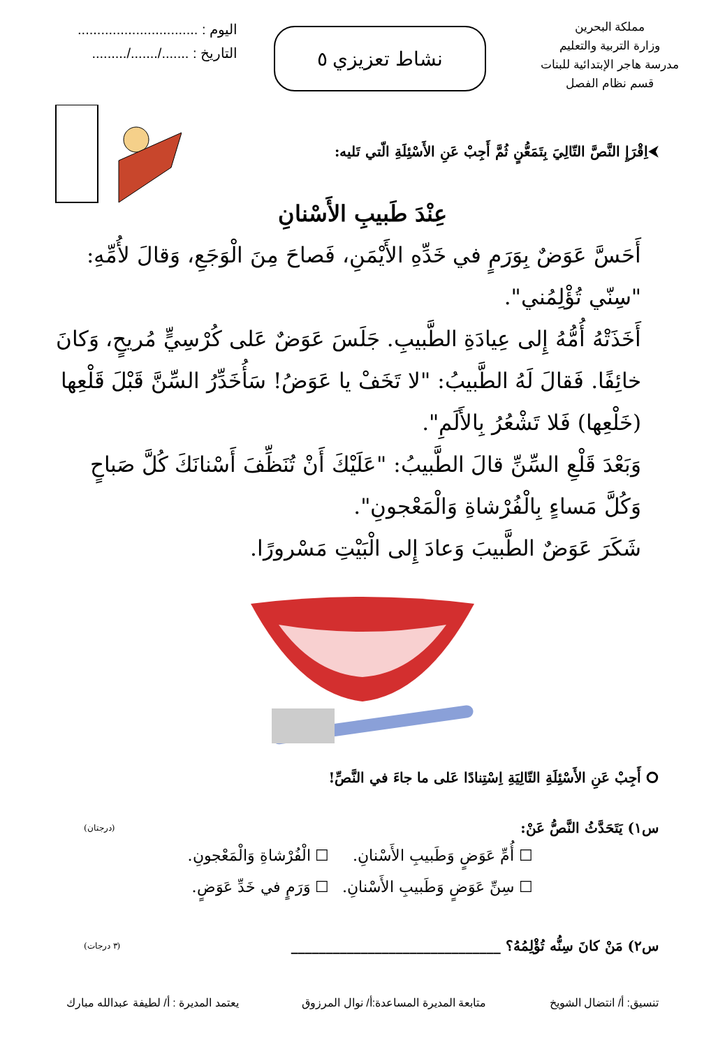مملكة البحرين
وزارة التربية والتعليم
مدرسة هاجر الإبتدائية للبنات
قسم نظام الفصل
نشاط تعزيزي ٥
اليوم : ...............................
التاريخ : ......./......./.........
⮜اِقْرَإِ النَّصَّ التّالِيَ بِتَمَعُّنٍ ثُمَّ أَجِبْ عَنِ الأَسْئِلَةِ الّتي تَليه:
عِنْدَ طَبيبِ الأَسْنانِ
أَحَسَّ عَوَضٌ بِوَرَمٍ في خَدِّهِ الأَيْمَنِ، فَصاحَ مِنَ الْوَجَعِ، وَقالَ لأُمِّهِ: "سِنّي تُؤْلِمُني".
أَخَذَتْهُ أُمُّهُ إِلى عِيادَةِ الطَّبيبِ. جَلَسَ عَوَضٌ عَلى كُرْسِيٍّ مُريحٍ، وَكانَ خائِفًا. فَقالَ لَهُ الطَّبيبُ: "لا تَخَفْ يا عَوَضُ! سَأُخَدِّرُ السِّنَّ قَبْلَ قَلْعِها (خَلْعِها) فَلا تَشْعُرُ بِالأَلَمِ".
وَبَعْدَ قَلْعِ السِّنِّ قالَ الطَّبيبُ: "عَلَيْكَ أَنْ تُنَظِّفَ أَسْنانَكَ كُلَّ صَباحٍ وَكُلَّ مَساءٍ بِالْفُرْشاةِ وَالْمَعْجونِ".
شَكَرَ عَوَضٌ الطَّبيبَ وَعادَ إِلى الْبَيْتِ مَسْرورًا.
⭘ أَجِبْ عَنِ الأَسْئِلَةِ التّالِيَةِ اِسْتِنادًا عَلى ما جاءَ في النَّصِّ!
س١) يَتَحَدَّثُ النَّصُّ عَنْ: (درجتان)
☐ أُمِّ عَوَضٍ وَطَبيبِ الأَسْنانِ.
☐ الْفُرْشاةِ وَالْمَعْجونِ.
☐ سِنِّ عَوَضٍ وَطَبيبِ الأَسْنانِ.
☐ وَرَمٍ في خَدِّ عَوَضٍ.
س٢) مَنْ كانَ سِنُّه تُؤْلِمُهُ؟ ______________________________ (٣ درجات)
تنسيق: أ/ انتضال الشويخ متابعة المديرة المساعدة:أ/ نوال المرزوق يعتمد المديرة : أ/ لطيفة عبدالله مبارك